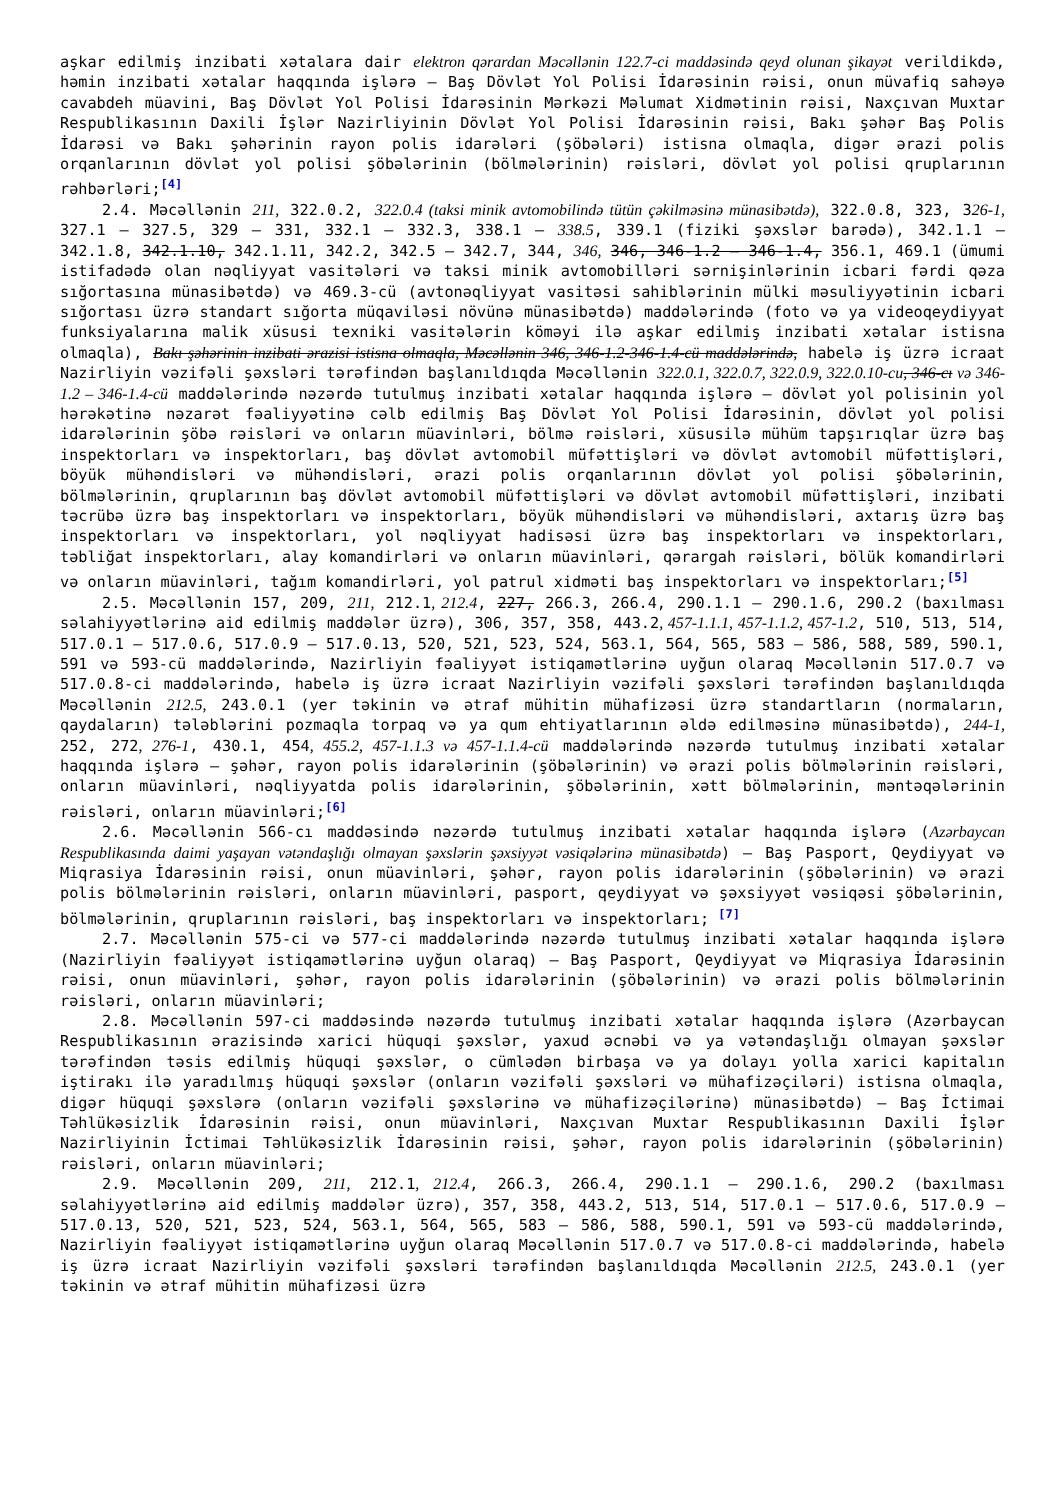aşkar edilmiş inzibati xətalara dair elektron qərardan Məcəllənin 122.7-ci maddəsində qeyd olunan şikayət verildikdə, həmin inzibati xətalar haqqında işlərə — Baş Dövlət Yol Polisi İdarəsinin rəisi, onun müvafiq sahəyə cavabdeh müavini, Baş Dövlət Yol Polisi İdarəsinin Mərkəzi Məlumat Xidmətinin rəisi, Naxçıvan Muxtar Respublikasının Daxili İşlər Nazirliyinin Dövlət Yol Polisi İdarəsinin rəisi, Bakı şəhər Baş Polis İdarəsi və Bakı şəhərinin rayon polis idarələri (şöbələri) istisna olmaqla, digər ərazi polis orqanlarının dövlət yol polisi şöbələrinin (bölmələrinin) rəisləri, dövlət yol polisi qruplarının rəhbərləri;<sup>[4]</sup>
2.4. Məcəllənin 211, 322.0.2, 322.0.4 (taksi minik avtomobilində tütün çəkilməsinə münasibətdə), 322.0.8, 323, 326-1, 327.1 — 327.5, 329 — 331, 332.1 — 332.3, 338.1 — 338.5, 339.1 (fiziki şəxslər barədə), 342.1.1 — 342.1.8, 342.1.10, 342.1.11, 342.2, 342.5 — 342.7, 344, 346, 346, 346-1.2 — 346-1.4, 356.1, 469.1 (ümumi istifadədə olan nəqliyyat vasitələri və taksi minik avtomobilləri sərnişinlərinin icbari fərdi qəza sığortasına münasibətdə) və 469.3-cü (avtonəqliyyat vasitəsi sahiblərinin mülki məsuliyyətinin icbari sığortası üzrə standart sığorta müqaviləsi növünə münasibətdə) maddələrində (foto və ya videoqeydiyyat funksiyalarına malik xüsusi texniki vasitələrin köməyi ilə aşkar edilmiş inzibati xətalar istisna olmaqla), Bakı şəhərinin inzibati ərazisi istisna olmaqla, Məcəllənin 346, 346-1.2-346-1.4-cü maddələrində, habelə iş üzrə icraat Nazirliyin vəzifəli şəxsləri tərəfindən başlanıldıqda Məcəllənin 322.0.1, 322.0.7, 322.0.9, 322.0.10-cu, 346-cı və 346-1.2 – 346-1.4-cü maddələrində nəzərdə tutulmuş inzibati xətalar haqqında işlərə — dövlət yol polisinin yol hərəkətinə nəzarət fəaliyyətinə cəlb edilmiş Baş Dövlət Yol Polisi İdarəsinin, dövlət yol polisi idarələrinin şöbə rəisləri və onların müavinləri, bölmə rəisləri, xüsusilə mühüm tapşırıqlar üzrə baş inspektorları və inspektorları, baş dövlət avtomobil müfəttişləri və dövlət avtomobil müfəttişləri, böyük mühəndisləri və mühəndisləri, ərazi polis orqanlarının dövlət yol polisi şöbələrinin, bölmələrinin, qruplarının baş dövlət avtomobil müfəttişləri və dövlət avtomobil müfəttişləri, inzibati təcrübə üzrə baş inspektorları və inspektorları, böyük mühəndisləri və mühəndisləri, axtarış üzrə baş inspektorları və inspektorları, yol nəqliyyat hadisəsi üzrə baş inspektorları və inspektorları, təbliğat inspektorları, alay komandirləri və onların müavinləri, qərargah rəisləri, bölük komandirləri və onların müavinləri, tağım komandirləri, yol patrul xidməti baş inspektorları və inspektorları;<sup>[5]</sup>
2.5. Məcəllənin 157, 209, 211, 212.1, 212.4, 227, 266.3, 266.4, 290.1.1 — 290.1.6, 290.2 (baxılması səlahiyyətlərinə aid edilmiş maddələr üzrə), 306, 357, 358, 443.2, 457-1.1.1, 457-1.1.2, 457-1.2, 510, 513, 514, 517.0.1 — 517.0.6, 517.0.9 — 517.0.13, 520, 521, 523, 524, 563.1, 564, 565, 583 — 586, 588, 589, 590.1, 591 və 593-cü maddələrində, Nazirliyin fəaliyyət istiqamətlərinə uyğun olaraq Məcəllənin 517.0.7 və 517.0.8-ci maddələrində, habelə iş üzrə icraat Nazirliyin vəzifəli şəxsləri tərəfindən başlanıldıqda Məcəllənin 212.5, 243.0.1 (yer təkinin və ətraf mühitin mühafizəsi üzrə standartların (normaların, qaydaların) tələblərini pozmaqla torpaq və ya qum ehtiyatlarının əldə edilməsinə münasibətdə), 244-1, 252, 272, 276-1, 430.1, 454, 455.2, 457-1.1.3 və 457-1.1.4-cü maddələrində nəzərdə tutulmuş inzibati xətalar haqqında işlərə — şəhər, rayon polis idarələrinin (şöbələrinin) və ərazi polis bölmələrinin rəisləri, onların müavinləri, nəqliyyatda polis idarələrinin, şöbələrinin, xətt bölmələrinin, məntəqələrinin rəisləri, onların müavinləri;<sup>[6]</sup>
2.6. Məcəllənin 566-cı maddəsində nəzərdə tutulmuş inzibati xətalar haqqında işlərə (Azərbaycan Respublikasında daimi yaşayan vətəndaşlığı olmayan şəxslərin şəxsiyyət vəsiqələrinə münasibətdə) — Baş Pasport, Qeydiyyat və Miqrasiya İdarəsinin rəisi, onun müavinləri, şəhər, rayon polis idarələrinin (şöbələrinin) və ərazi polis bölmələrinin rəisləri, onların müavinləri, pasport, qeydiyyat və şəxsiyyət vəsiqəsi şöbələrinin, bölmələrinin, qruplarının rəisləri, baş inspektorları və inspektorları; <sup>[7]</sup>
2.7. Məcəllənin 575-ci və 577-ci maddələrində nəzərdə tutulmuş inzibati xətalar haqqında işlərə (Nazirliyin fəaliyyət istiqamətlərinə uyğun olaraq) — Baş Pasport, Qeydiyyat və Miqrasiya İdarəsinin rəisi, onun müavinləri, şəhər, rayon polis idarələrinin (şöbələrinin) və ərazi polis bölmələrinin rəisləri, onların müavinləri;
2.8. Məcəllənin 597-ci maddəsində nəzərdə tutulmuş inzibati xətalar haqqında işlərə (Azərbaycan Respublikasının ərazisində xarici hüquqi şəxslər, yaxud əcnəbi və ya vətəndaşlığı olmayan şəxslər tərəfindən təsis edilmiş hüquqi şəxslər, o cümlədən birbaşa və ya dolayı yolla xarici kapitalın iştirakı ilə yaradılmış hüquqi şəxslər (onların vəzifəli şəxsləri və mühafizəçiləri) istisna olmaqla, digər hüquqi şəxslərə (onların vəzifəli şəxslərinə və mühafizəçilərinə) münasibətdə) — Baş İctimai Təhlükəsizlik İdarəsinin rəisi, onun müavinləri, Naxçıvan Muxtar Respublikasının Daxili İşlər Nazirliyinin İctimai Təhlükəsizlik İdarəsinin rəisi, şəhər, rayon polis idarələrinin (şöbələrinin) rəisləri, onların müavinləri;
2.9. Məcəllənin 209, 211, 212.1, 212.4, 266.3, 266.4, 290.1.1 — 290.1.6, 290.2 (baxılması səlahiyyətlərinə aid edilmiş maddələr üzrə), 357, 358, 443.2, 513, 514, 517.0.1 — 517.0.6, 517.0.9 — 517.0.13, 520, 521, 523, 524, 563.1, 564, 565, 583 — 586, 588, 590.1, 591 və 593-cü maddələrində, Nazirliyin fəaliyyət istiqamətlərinə uyğun olaraq Məcəllənin 517.0.7 və 517.0.8-ci maddələrində, habelə iş üzrə icraat Nazirliyin vəzifəli şəxsləri tərəfindən başlanıldıqda Məcəllənin 212.5, 243.0.1 (yer təkinin və ətraf mühitin mühafizəsi üzrə